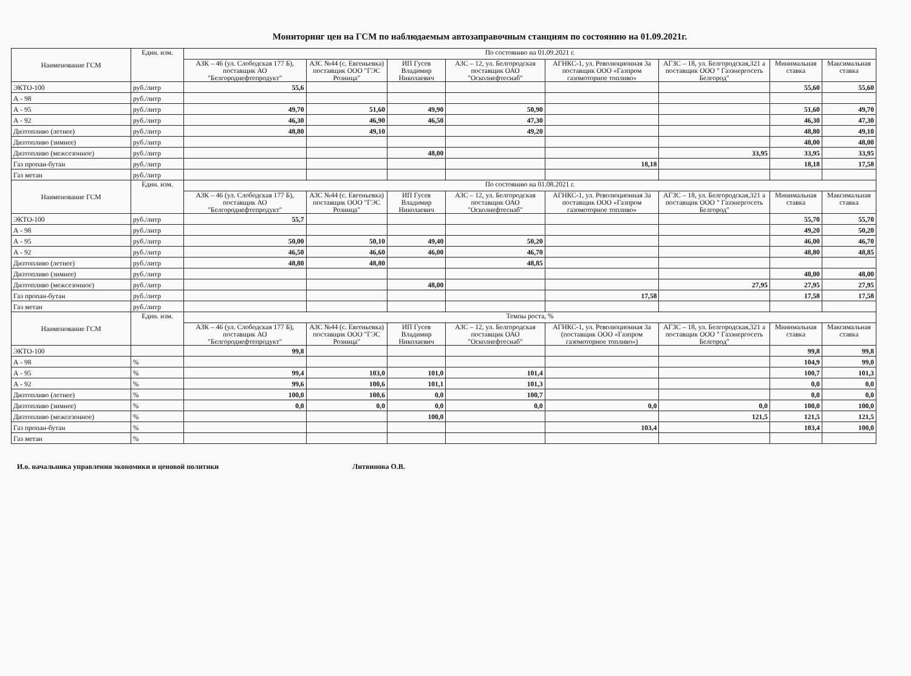Мониторинг цен на ГСМ по наблюдаемым автозаправочным станциям по состоянию на 01.09.2021г.
| Наименование ГСМ | Един. изм. | По состоянию на 01.09.2021 г. | | | | | | | |
| --- | --- | --- | --- | --- | --- | --- | --- | --- | --- |
| | | АЗК – 46 (ул. Слободская 177 Б), поставщик АО "Белгороднефтепродукт" | АЗС №44 (с. Евгеньевка) поставщик ООО "ГЭС Розница" | ИП Гусев Владимир Николаевич | АЗС – 12, ул. Белгородская поставщик ОАО "Осколнефтеснаб" | АГНКС-1, ул. Революционная 3а поставщик ООО «Газпром газомоторное топливо» | АГЗС – 18, ул. Белгородская,321 а поставщик ООО " Газэнергосеть Белгород" | Минимальная ставка | Максимальная ставка |
| ЭКТО-100 | руб./литр | 55,6 | | | | | | 55,60 | 55,60 |
| А - 98 | руб./литр | | | | | | | | |
| А - 95 | руб./литр | 49,70 | 51,60 | 49,90 | 50,90 | | | 51,60 | 49,70 |
| А - 92 | руб./литр | 46,30 | 46,90 | 46,50 | 47,30 | | | 46,30 | 47,30 |
| Дизтопливо (летнее) | руб./литр | 48,80 | 49,10 | | 49,20 | | | 48,80 | 49,10 |
| Дизтопливо (зимнее) | руб./литр | | | | | | | 48,00 | 48,00 |
| Дизтопливо (межсезонное) | руб./литр | | | 48,00 | | | 33,95 | 33,95 | 33,95 |
| Газ пропан-бутан | руб./литр | | | | | 18,18 | | 18,18 | 17,58 |
| Газ метан | руб./литр | | | | | | | | |
| Наименование ГСМ | Един. изм. | По состоянию на 01.08.2021 г. | | | | | | | |
| | | АЗК – 46 (ул. Слободская 177 Б), поставщик АО "Белгороднефтепродукт" | АЗС №44 (с. Евгеньевка) поставщик ООО "ГЭС Розница" | ИП Гусев Владимир Николаевич | АЗС – 12, ул. Белгородская поставщик ОАО "Осколнефтеснаб" | АГНКС-1, ул. Революционная 3а поставщик ООО «Газпром газомоторное топливо» | АГЗС – 18, ул. Белгородская,321 а поставщик ООО " Газэнергосеть Белгород" | Минимальная ставка | Максимальная ставка |
| ЭКТО-100 | руб./литр | 55,7 | | | | | | 55,70 | 55,70 |
| А - 98 | руб./литр | | | | | | | 49,20 | 50,20 |
| А - 95 | руб./литр | 50,00 | 50,10 | 49,40 | 50,20 | | | 46,00 | 46,70 |
| А - 92 | руб./литр | 46,50 | 46,60 | 46,00 | 46,70 | | | 48,80 | 48,85 |
| Дизтопливо (летнее) | руб./литр | 48,80 | 48,80 | | 48,85 | | | | |
| Дизтопливо (зимнее) | руб./литр | | | | | | | 48,00 | 48,00 |
| Дизтопливо (межсезонное) | руб./литр | | | 48,00 | | | 27,95 | 27,95 | 27,95 |
| Газ пропан-бутан | руб./литр | | | | | 17,58 | | 17,58 | 17,58 |
| Газ метан | руб./литр | | | | | | | | |
| Наименование ГСМ | Един. изм. | Темпы роста, % | | | | | | | |
| | | АЗК – 46 (ул. Слободская 177 Б), поставщик АО "Белгороднефтепродукт" | АЗС №44 (с. Евгеньевка) поставщик ООО "ГЭС Розница" | ИП Гусев Владимир Николаевич | АЗС – 12, ул. Белгородская поставщик ОАО "Осколнефтеснаб" | АГНКС-1, ул. Революционная 3а (поставщик ООО «Газпром газомоторное топливо») | АГЗС – 18, ул. Белгородская,321 а поставщик ООО " Газэнергосеть Белгород" | Минимальная ставка | Максимальная ставка |
| ЭКТО-100 | | 99,8 | | | | | | 99,8 | 99,8 |
| А - 98 | % | | | | | | | 104,9 | 99,0 |
| А - 95 | % | 99,4 | 103,0 | 101,0 | 101,4 | | | 100,7 | 101,3 |
| А - 92 | % | 99,6 | 100,6 | 101,1 | 101,3 | | | 0,0 | 0,0 |
| Дизтопливо (летнее) | % | 100,0 | 100,6 | 0,0 | 100,7 | | | 0,0 | 0,0 |
| Дизтопливо (зимнее) | % | 0,0 | 0,0 | 0,0 | 0,0 | 0,0 | 0,0 | 100,0 | 100,0 |
| Дизтопливо (межсезонное) | % | | | 100,0 | | | 121,5 | 121,5 | 121,5 |
| Газ пропан-бутан | % | | | | | 103,4 | | 103,4 | 100,0 |
| Газ метан | % | | | | | | | | |
И.о. начальника управления экономики и ценовой политики Литвинова О.В.